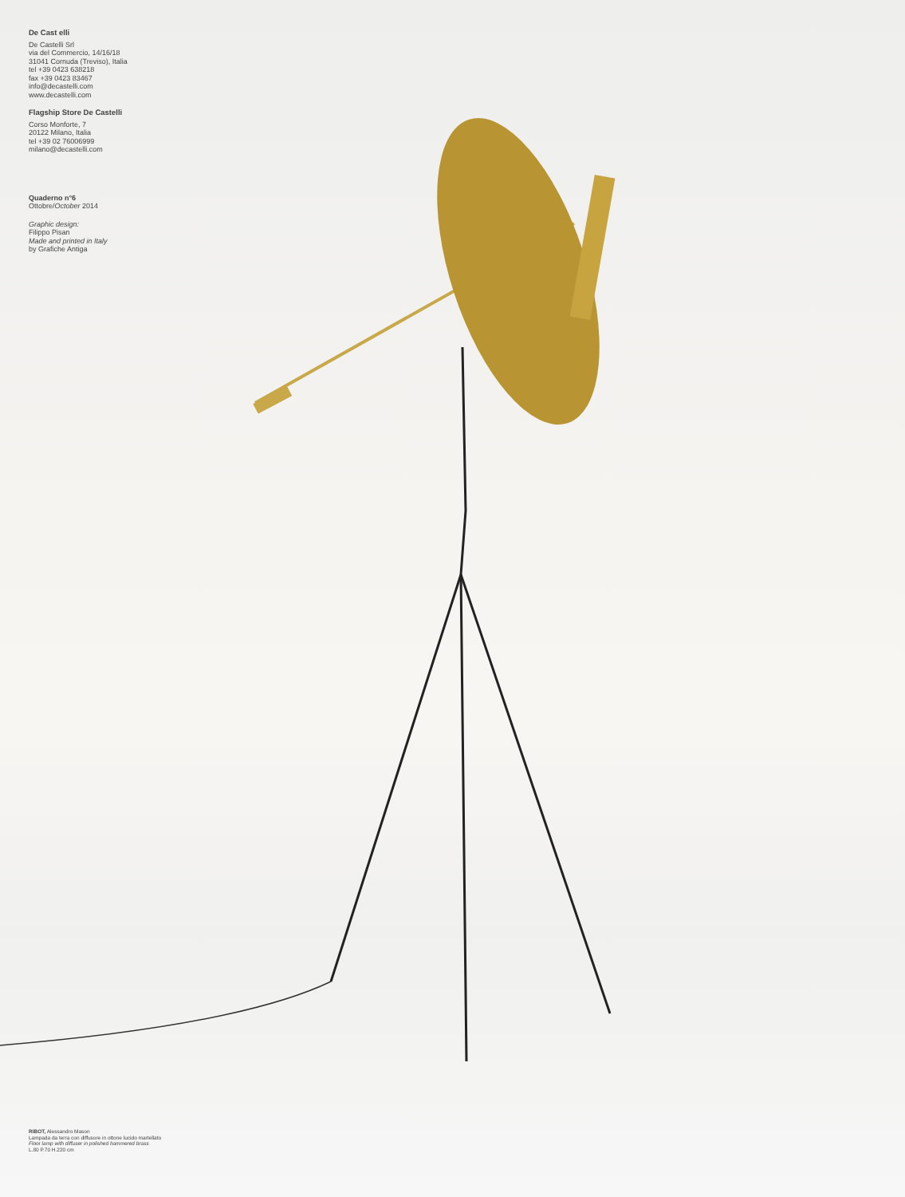De Cast elli
De Castelli Srl
via del Commercio, 14/16/18
31041 Cornuda (Treviso), Italia
tel +39 0423 638218
fax +39 0423 83467
info@decastelli.com
www.decastelli.com
Flagship Store De Castelli
Corso Monforte, 7
20122 Milano, Italia
tel +39 02 76006999
milano@decastelli.com
Quaderno n°6
Ottobre/October 2014
Graphic design:
Filippo Pisan
Made and printed in Italy
by Grafiche Antiga
RIBOT, Alessandro Mason
Lampada da terra con diffusore in ottone lucido martellato
Floor lamp with diffuser in polished hammered brass
L.80 P.70 H.220 cm